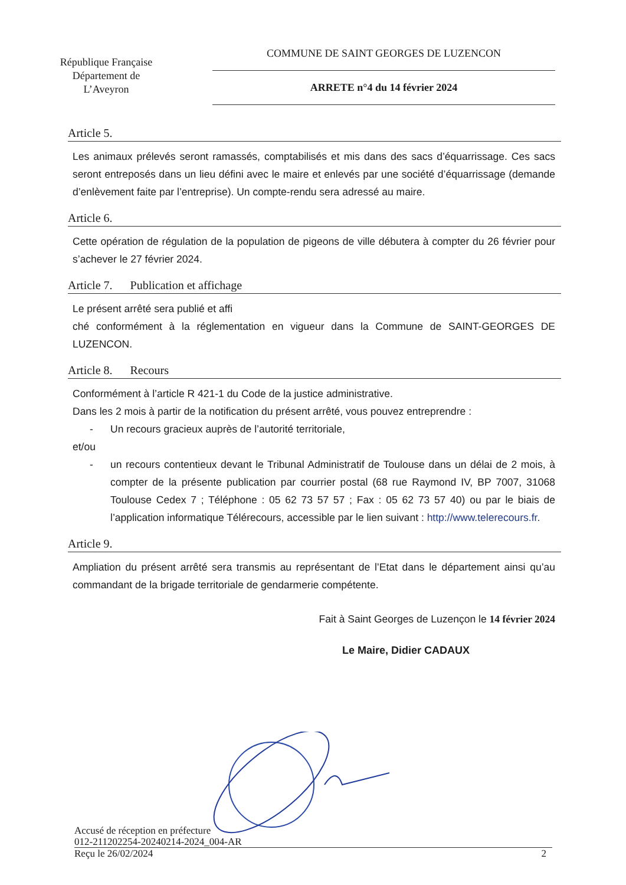République Française
Département de
L’Aveyron
COMMUNE DE SAINT GEORGES DE LUZENCON
ARRETE n°4 du 14 février 2024
Article 5.
Les animaux prélevés seront ramassés, comptabilisés et mis dans des sacs d’équarrissage. Ces sacs seront entreposés dans un lieu défini avec le maire et enlevés par une société d’équarrissage (demande d’enlèvement faite par l’entreprise). Un compte-rendu sera adressé au maire.
Article 6.
Cette opération de régulation de la population de pigeons de ville débutera à compter du 26 février pour s’achever le 27 février 2024.
Article 7. Publication et affichage
Le présent arrêté sera publié et affi
ché conformément à la réglementation en vigueur dans la Commune de SAINT-GEORGES DE LUZENCON.
Article 8. Recours
Conformément à l’article R 421-1 du Code de la justice administrative.
Dans les 2 mois à partir de la notification du présent arrêté, vous pouvez entreprendre :
- Un recours gracieux auprès de l’autorité territoriale,
et/ou
- un recours contentieux devant le Tribunal Administratif de Toulouse dans un délai de 2 mois, à compter de la présente publication par courrier postal (68 rue Raymond IV, BP 7007, 31068 Toulouse Cedex 7 ; Téléphone : 05 62 73 57 57 ; Fax : 05 62 73 57 40) ou par le biais de l’application informatique Télérecours, accessible par le lien suivant : http://www.telerecours.fr.
Article 9.
Ampliation du présent arrêté sera transmis au représentant de l’Etat dans le département ainsi qu’au commandant de la brigade territoriale de gendarmerie compétente.
Fait à Saint Georges de Luzençon le 14 février 2024
Le Maire, Didier CADAUX
Accusé de réception en préfecture
012-211202254-20240214-2024_004-AR
Reçu le 26/02/2024 2